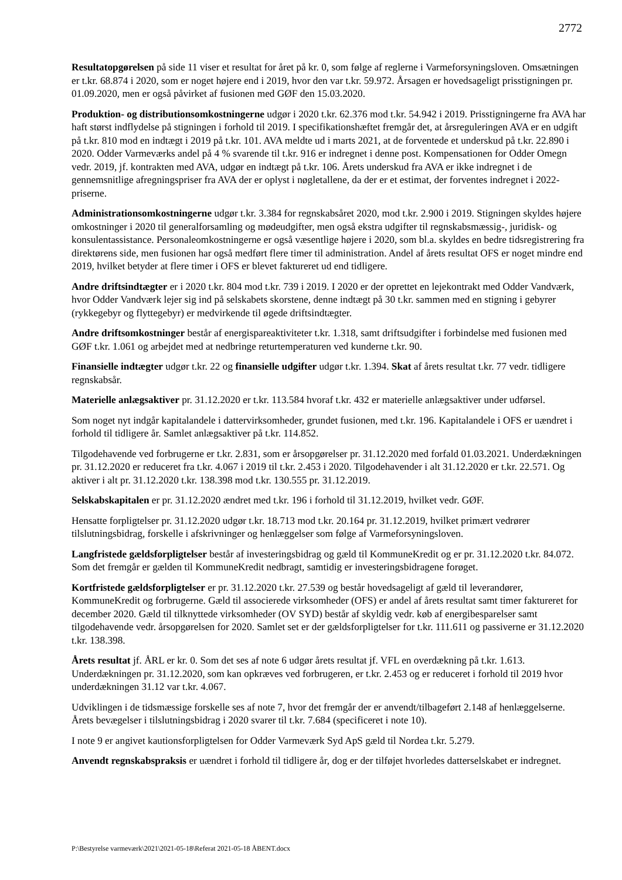2772
Resultatopgørelsen på side 11 viser et resultat for året på kr. 0, som følge af reglerne i Varmeforsyningsloven. Omsætningen er t.kr. 68.874 i 2020, som er noget højere end i 2019, hvor den var t.kr. 59.972. Årsagen er hovedsageligt prisstigningen pr. 01.09.2020, men er også påvirket af fusionen med GØF den 15.03.2020.
Produktion- og distributionsomkostningerne udgør i 2020 t.kr. 62.376 mod t.kr. 54.942 i 2019. Prisstigningerne fra AVA har haft størst indflydelse på stigningen i forhold til 2019. I specifikationshæftet fremgår det, at årsreguleringen AVA er en udgift på t.kr. 810 mod en indtægt i 2019 på t.kr. 101. AVA meldte ud i marts 2021, at de forventede et underskud på t.kr. 22.890 i 2020. Odder Varmeværks andel på 4 % svarende til t.kr. 916 er indregnet i denne post. Kompensationen for Odder Omegn vedr. 2019, jf. kontrakten med AVA, udgør en indtægt på t.kr. 106. Årets underskud fra AVA er ikke indregnet i de gennemsnitlige afregningspriser fra AVA der er oplyst i nøgletallene, da der er et estimat, der forventes indregnet i 2022-priserne.
Administrationsomkostningerne udgør t.kr. 3.384 for regnskabsåret 2020, mod t.kr. 2.900 i 2019. Stigningen skyldes højere omkostninger i 2020 til generalforsamling og mødeudgifter, men også ekstra udgifter til regnskabsmæssig-, juridisk- og konsulentassistance. Personaleomkostningerne er også væsentlige højere i 2020, som bl.a. skyldes en bedre tidsregistrering fra direktørens side, men fusionen har også medført flere timer til administration. Andel af årets resultat OFS er noget mindre end 2019, hvilket betyder at flere timer i OFS er blevet faktureret ud end tidligere.
Andre driftsindtægter er i 2020 t.kr. 804 mod t.kr. 739 i 2019. I 2020 er der oprettet en lejekontrakt med Odder Vandværk, hvor Odder Vandværk lejer sig ind på selskabets skorstene, denne indtægt på 30 t.kr. sammen med en stigning i gebyrer (rykkegebyr og flyttegebyr) er medvirkende til øgede driftsindtægter.
Andre driftsomkostninger består af energispareaktiviteter t.kr. 1.318, samt driftsudgifter i forbindelse med fusionen med GØF t.kr. 1.061 og arbejdet med at nedbringe returtemperaturen ved kunderne t.kr. 90.
Finansielle indtægter udgør t.kr. 22 og finansielle udgifter udgør t.kr. 1.394. Skat af årets resultat t.kr. 77 vedr. tidligere regnskabsår.
Materielle anlægsaktiver pr. 31.12.2020 er t.kr. 113.584 hvoraf t.kr. 432 er materielle anlægsaktiver under udførsel.
Som noget nyt indgår kapitalandele i dattervirksomheder, grundet fusionen, med t.kr. 196. Kapitalandele i OFS er uændret i forhold til tidligere år. Samlet anlægsaktiver på t.kr. 114.852.
Tilgodehavende ved forbrugerne er t.kr. 2.831, som er årsopgørelser pr. 31.12.2020 med forfald 01.03.2021. Underdækningen pr. 31.12.2020 er reduceret fra t.kr. 4.067 i 2019 til t.kr. 2.453 i 2020. Tilgodehavender i alt 31.12.2020 er t.kr. 22.571. Og aktiver i alt pr. 31.12.2020 t.kr. 138.398 mod t.kr. 130.555 pr. 31.12.2019.
Selskabskapitalen er pr. 31.12.2020 ændret med t.kr. 196 i forhold til 31.12.2019, hvilket vedr. GØF.
Hensatte forpligtelser pr. 31.12.2020 udgør t.kr. 18.713 mod t.kr. 20.164 pr. 31.12.2019, hvilket primært vedrører tilslutningsbidrag, forskelle i afskrivninger og henlæggelser som følge af Varmeforsyningsloven.
Langfristede gældsforpligtelser består af investeringsbidrag og gæld til KommuneKredit og er pr. 31.12.2020 t.kr. 84.072. Som det fremgår er gælden til KommuneKredit nedbragt, samtidig er investeringsbidragene forøget.
Kortfristede gældsforpligtelser er pr. 31.12.2020 t.kr. 27.539 og består hovedsageligt af gæld til leverandører, KommuneKredit og forbrugerne. Gæld til associerede virksomheder (OFS) er andel af årets resultat samt timer faktureret for december 2020. Gæld til tilknyttede virksomheder (OV SYD) består af skyldig vedr. køb af energibesparelser samt tilgodehavende vedr. årsopgørelsen for 2020. Samlet set er der gældsforpligtelser for t.kr. 111.611 og passiverne er 31.12.2020 t.kr. 138.398.
Årets resultat jf. ÅRL er kr. 0. Som det ses af note 6 udgør årets resultat jf. VFL en overdækning på t.kr. 1.613. Underdækningen pr. 31.12.2020, som kan opkræves ved forbrugeren, er t.kr. 2.453 og er reduceret i forhold til 2019 hvor underdækningen 31.12 var t.kr. 4.067.
Udviklingen i de tidsmæssige forskelle ses af note 7, hvor det fremgår der er anvendt/tilbageført 2.148 af henlæggelserne. Årets bevægelser i tilslutningsbidrag i 2020 svarer til t.kr. 7.684 (specificeret i note 10).
I note 9 er angivet kautionsforpligtelsen for Odder Varmeværk Syd ApS gæld til Nordea t.kr. 5.279.
Anvendt regnskabspraksis er uændret i forhold til tidligere år, dog er der tilføjet hvorledes datterselskabet er indregnet.
P:\Bestyrelse varmeværk\2021\2021-05-18\Referat 2021-05-18 ÅBENT.docx